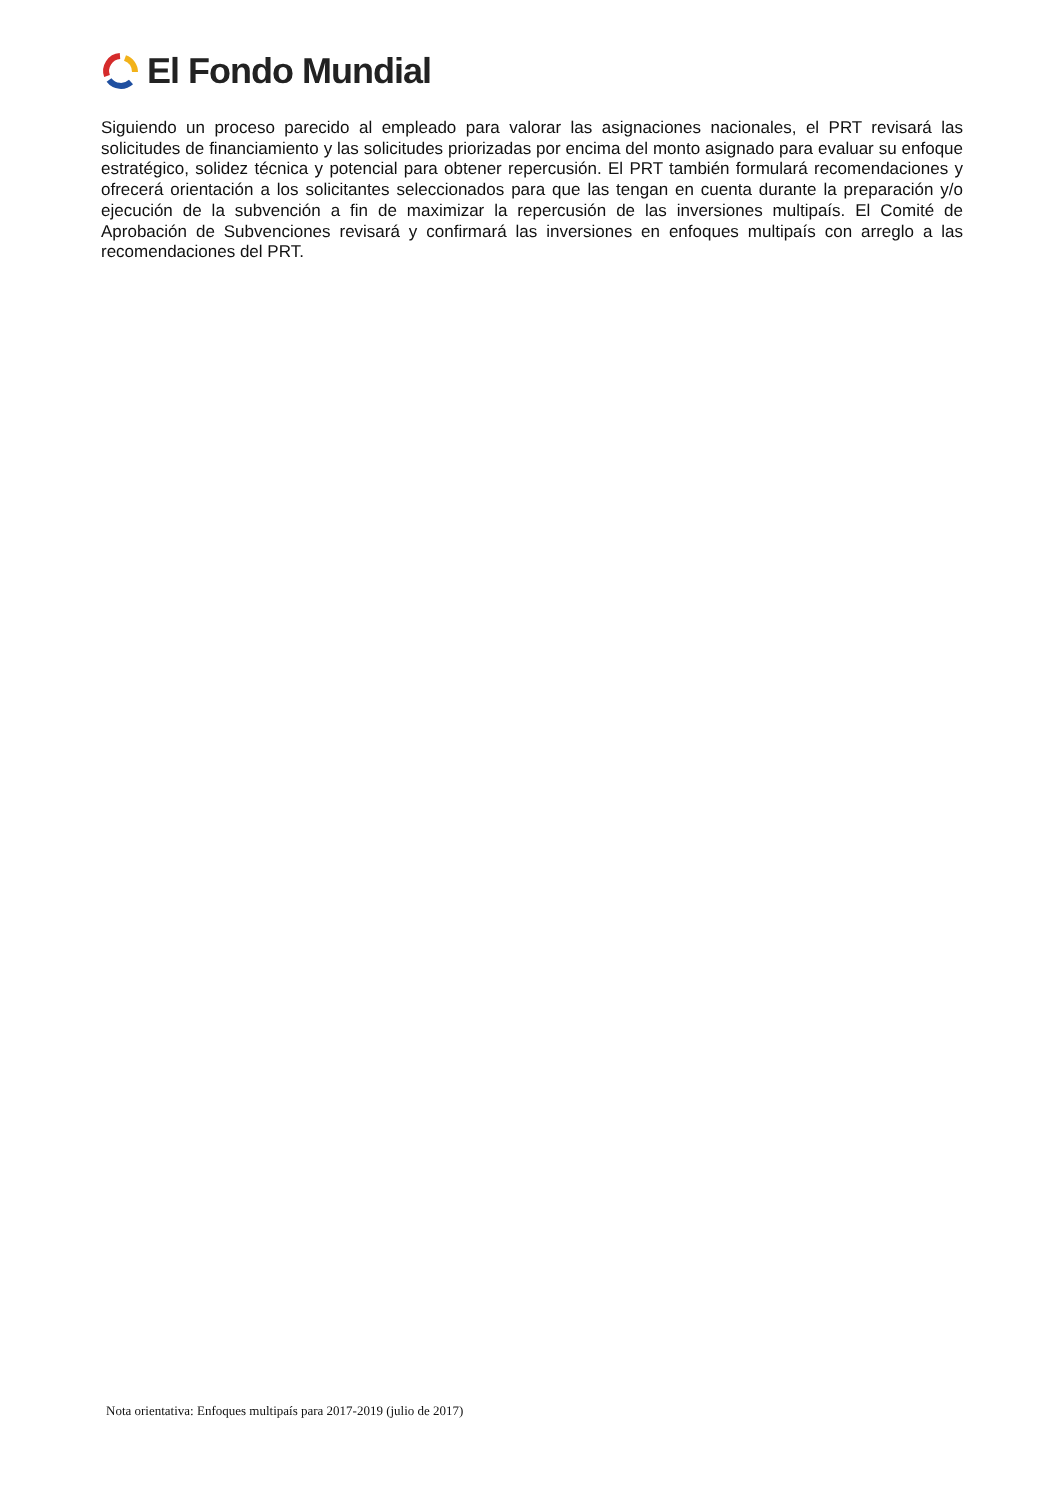El Fondo Mundial
Siguiendo un proceso parecido al empleado para valorar las asignaciones nacionales, el PRT revisará las solicitudes de financiamiento y las solicitudes priorizadas por encima del monto asignado para evaluar su enfoque estratégico, solidez técnica y potencial para obtener repercusión. El PRT también formulará recomendaciones y ofrecerá orientación a los solicitantes seleccionados para que las tengan en cuenta durante la preparación y/o ejecución de la subvención a fin de maximizar la repercusión de las inversiones multipaís. El Comité de Aprobación de Subvenciones revisará y confirmará las inversiones en enfoques multipaís con arreglo a las recomendaciones del PRT.
Nota orientativa: Enfoques multipaís para 2017-2019 (julio de 2017)